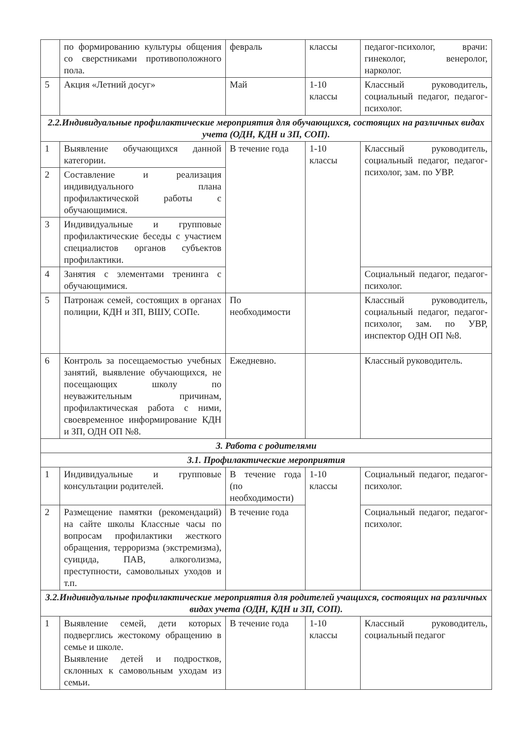| | по формированию культуры общения со сверстниками противоположного пола. | февраль | классы | педагог-психолог, врачи: гинеколог, венеролог, нарколог. |
| 5 | Акция «Летний досуг» | Май | 1-10 классы | Классный руководитель, социальный педагог, педагог-психолог. |
| 2.2.Индивидуальные профилактические мероприятия для обучающихся, состоящих на различных видах учета (ОДН, КДН и ЗП, СОП). | | | | |
| 1 | Выявление обучающихся данной категории. | В течение года | 1-10 классы | Классный руководитель, социальный педагог, педагог-психолог, зам. по УВР. |
| 2 | Составление и реализация индивидуального плана профилактической работы с обучающимися. | | | |
| 3 | Индивидуальные и групповые профилактические беседы с участием специалистов органов субъектов профилактики. | | | |
| 4 | Занятия с элементами тренинга с обучающимися. | | | Социальный педагог, педагог-психолог. |
| 5 | Патронаж семей, состоящих в органах полиции, КДН и ЗП, ВШУ, СОПе. | По необходимости | | Классный руководитель, социальный педагог, педагог-психолог, зам. по УВР, инспектор ОДН ОП №8. |
| 6 | Контроль за посещаемостью учебных занятий, выявление обучающихся, не посещающих школу по неуважительным причинам, профилактическая работа с ними, своевременное информирование КДН и ЗП, ОДН ОП №8. | Ежедневно. | | Классный руководитель. |
| 3. Работа с родителями | | | | |
| 3.1. Профилактические мероприятия | | | | |
| 1 | Индивидуальные и групповые консультации родителей. | В течение года (по необходимости) | 1-10 классы | Социальный педагог, педагог-психолог. |
| 2 | Размещение памятки (рекомендаций) на сайте школы Классные часы по вопросам профилактики жесткого обращения, терроризма (экстремизма), суицида, ПАВ, алкоголизма, преступности, самовольных уходов и т.п. | В течение года | | Социальный педагог, педагог-психолог. |
| 3.2.Индивидуальные профилактические мероприятия для родителей учащихся, состоящих на различных видах учета (ОДН, КДН и ЗП, СОП). | | | | |
| 1 | Выявление семей, дети которых подверглись жестокому обращению в семье и школе. Выявление детей и подростков, склонных к самовольным уходам из семьи. | В течение года | 1-10 классы | Классный руководитель, социальный педагог |